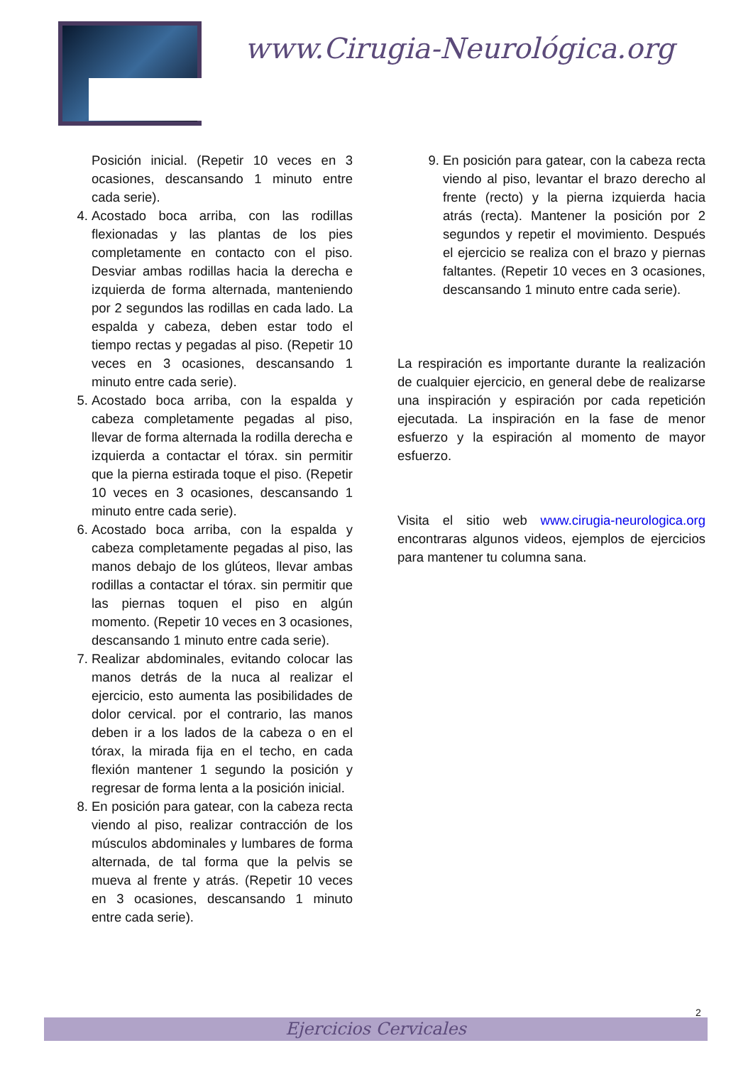www.Cirugia-Neurológica.org
Posición inicial. (Repetir 10 veces en 3 ocasiones, descansando 1 minuto entre cada serie).
4. Acostado boca arriba, con las rodillas flexionadas y las plantas de los pies completamente en contacto con el piso. Desviar ambas rodillas hacia la derecha e izquierda de forma alternada, manteniendo por 2 segundos las rodillas en cada lado. La espalda y cabeza, deben estar todo el tiempo rectas y pegadas al piso. (Repetir 10 veces en 3 ocasiones, descansando 1 minuto entre cada serie).
5. Acostado boca arriba, con la espalda y cabeza completamente pegadas al piso, llevar de forma alternada la rodilla derecha e izquierda a contactar el tórax. sin permitir que la pierna estirada toque el piso. (Repetir 10 veces en 3 ocasiones, descansando 1 minuto entre cada serie).
6. Acostado boca arriba, con la espalda y cabeza completamente pegadas al piso, las manos debajo de los glúteos, llevar ambas rodillas a contactar el tórax. sin permitir que las piernas toquen el piso en algún momento. (Repetir 10 veces en 3 ocasiones, descansando 1 minuto entre cada serie).
7. Realizar abdominales, evitando colocar las manos detrás de la nuca al realizar el ejercicio, esto aumenta las posibilidades de dolor cervical. por el contrario, las manos deben ir a los lados de la cabeza o en el tórax, la mirada fija en el techo, en cada flexión mantener 1 segundo la posición y regresar de forma lenta a la posición inicial.
8. En posición para gatear, con la cabeza recta viendo al piso, realizar contracción de los músculos abdominales y lumbares de forma alternada, de tal forma que la pelvis se mueva al frente y atrás. (Repetir 10 veces en 3 ocasiones, descansando 1 minuto entre cada serie).
9. En posición para gatear, con la cabeza recta viendo al piso, levantar el brazo derecho al frente (recto) y la pierna izquierda hacia atrás (recta). Mantener la posición por 2 segundos y repetir el movimiento. Después el ejercicio se realiza con el brazo y piernas faltantes. (Repetir 10 veces en 3 ocasiones, descansando 1 minuto entre cada serie).
La respiración es importante durante la realización de cualquier ejercicio, en general debe de realizarse una inspiración y espiración por cada repetición ejecutada. La inspiración en la fase de menor esfuerzo y la espiración al momento de mayor esfuerzo.
Visita el sitio web www.cirugia-neurologica.org encontraras algunos videos, ejemplos de ejercicios para mantener tu columna sana.
2
Ejercicios Cervicales